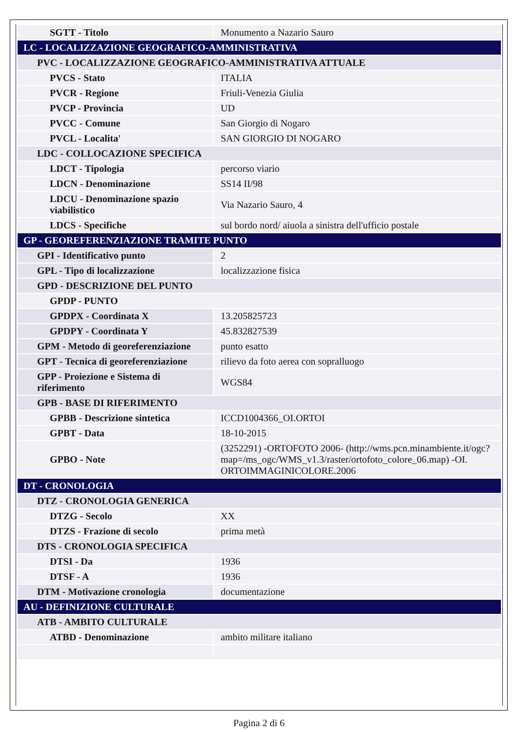| SGTT - Titolo | Monumento a Nazario Sauro |
| LC - LOCALIZZAZIONE GEOGRAFICO-AMMINISTRATIVA | |
| PVC - LOCALIZZAZIONE GEOGRAFICO-AMMINISTRATIVA ATTUALE | |
| PVCS - Stato | ITALIA |
| PVCR - Regione | Friuli-Venezia Giulia |
| PVCP - Provincia | UD |
| PVCC - Comune | San Giorgio di Nogaro |
| PVCL - Localita' | SAN GIORGIO DI NOGARO |
| LDC - COLLOCAZIONE SPECIFICA | |
| LDCT - Tipologia | percorso viario |
| LDCN - Denominazione | SS14 II/98 |
| LDCU - Denominazione spazio viabilistico | Via Nazario Sauro, 4 |
| LDCS - Specifiche | sul bordo nord/ aiuola a sinistra dell'ufficio postale |
| GP - GEOREFERENZIAZIONE TRAMITE PUNTO | |
| GPI - Identificativo punto | 2 |
| GPL - Tipo di localizzazione | localizzazione fisica |
| GPD - DESCRIZIONE DEL PUNTO | |
| GPDP - PUNTO | |
| GPDPX - Coordinata X | 13.205825723 |
| GPDPY - Coordinata Y | 45.832827539 |
| GPM - Metodo di georeferenziazione | punto esatto |
| GPT - Tecnica di georeferenziazione | rilievo da foto aerea con sopralluogo |
| GPP - Proiezione e Sistema di riferimento | WGS84 |
| GPB - BASE DI RIFERIMENTO | |
| GPBB - Descrizione sintetica | ICCD1004366_OI.ORTOI |
| GPBT - Data | 18-10-2015 |
| GPBO - Note | (3252291) -ORTOFOTO 2006- (http://wms.pcn.minambiente.it/ogc?map=/ms_ogc/WMS_v1.3/raster/ortofoto_colore_06.map) -OI. ORTOIMMAGINICOLORE.2006 |
| DT - CRONOLOGIA | |
| DTZ - CRONOLOGIA GENERICA | |
| DTZG - Secolo | XX |
| DTZS - Frazione di secolo | prima metà |
| DTS - CRONOLOGIA SPECIFICA | |
| DTSI - Da | 1936 |
| DTSF - A | 1936 |
| DTM - Motivazione cronologia | documentazione |
| AU - DEFINIZIONE CULTURALE | |
| ATB - AMBITO CULTURALE | |
| ATBD - Denominazione | ambito militare italiano |
Pagina 2 di 6